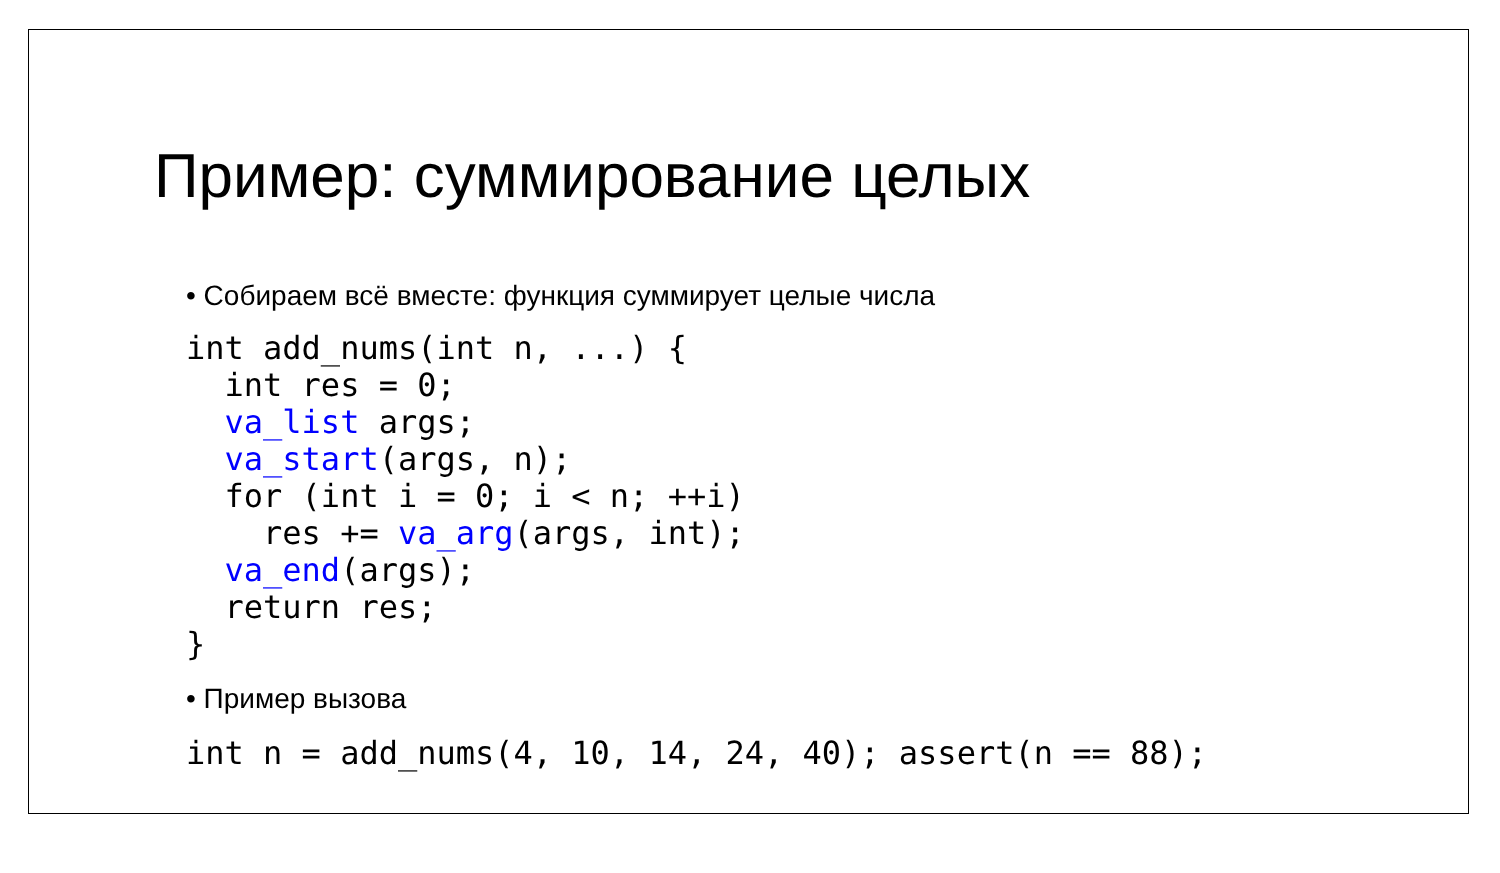Пример: суммирование целых
• Собираем всё вместе: функция суммирует целые числа
int add_nums(int n, ...) {
  int res = 0;
  va_list args;
  va_start(args, n);
  for (int i = 0; i < n; ++i)
    res += va_arg(args, int);
  va_end(args);
  return res;
}
• Пример вызова
int n = add_nums(4, 10, 14, 24, 40); assert(n == 88);